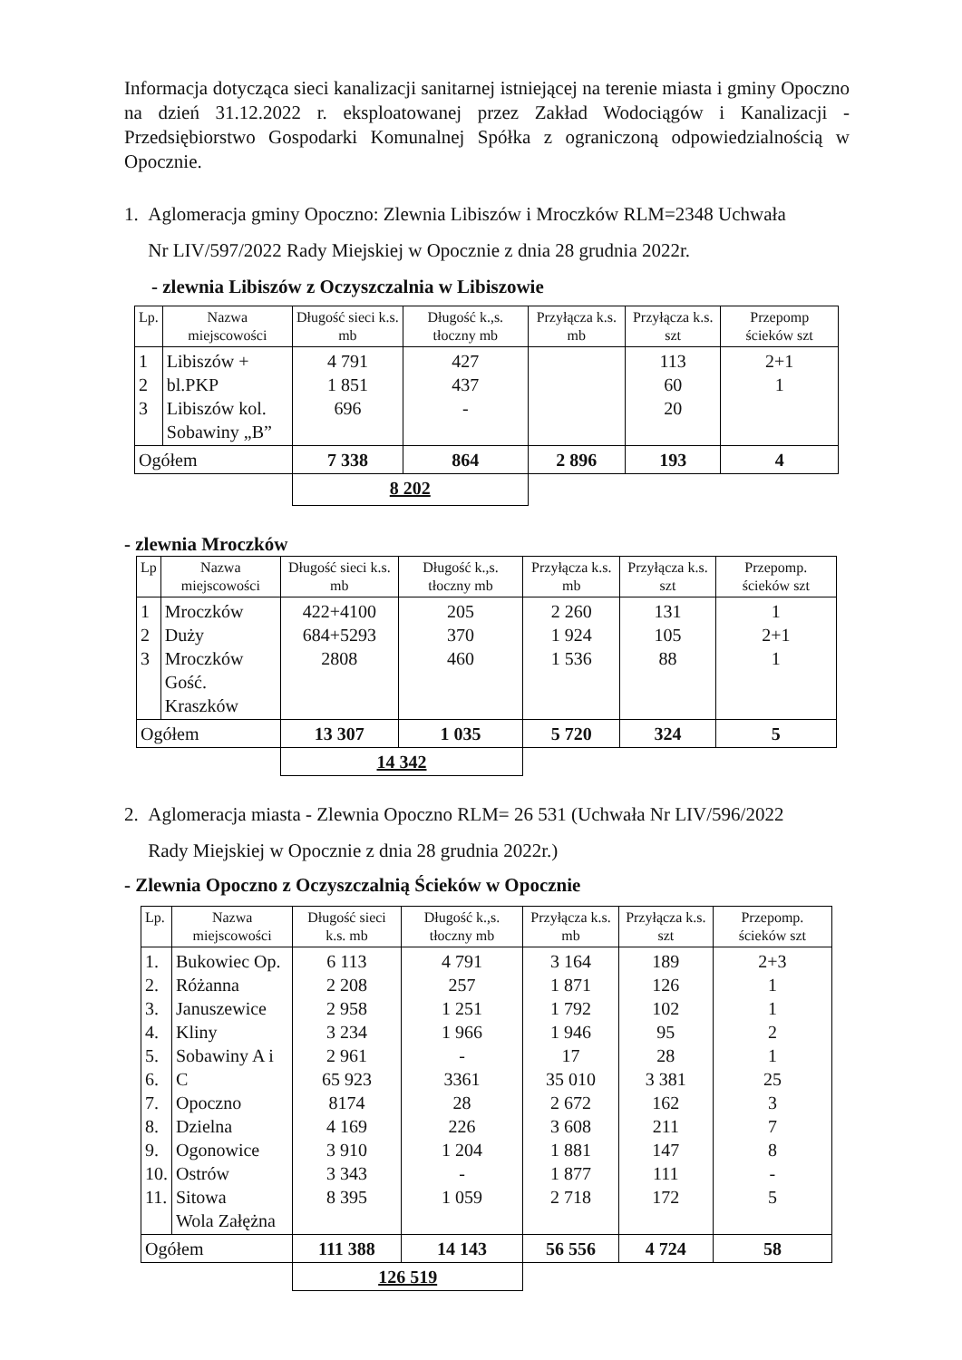Informacja dotycząca sieci kanalizacji sanitarnej istniejącej na terenie miasta i gminy Opoczno na dzień 31.12.2022 r. eksploatowanej przez Zakład Wodociągów i Kanalizacji - Przedsiębiorstwo Gospodarki Komunalnej Spółka z ograniczoną odpowiedzialnością w Opocznie.
1. Aglomeracja gminy Opoczno: Zlewnia Libiszów i Mroczków RLM=2348 Uchwała
Nr LIV/597/2022 Rady Miejskiej w Opocznie z dnia 28 grudnia 2022r.
- zlewnia Libiszów z Oczyszczalnia w Libiszowie
| Lp. | Nazwa miejscowości | Długość sieci k.s. mb | Długość k.,s. tłoczny mb | Przyłącza k.s. mb | Przyłącza k.s. szt | Przepomp ścieków szt |
| --- | --- | --- | --- | --- | --- | --- |
| 1 2 3 | Libiszów + bl.PKP Libiszów kol. Sobawiny „B” | 4 791 1 851 696 | 427 437 - | | 113 60 20 | 2+1 1 |
| Ogółem | | 7 338 | 864 | 2 896 | 193 | 4 |
| | | 8 202 | | | | |
- zlewnia Mroczków
| Lp | Nazwa miejscowości | Długość sieci k.s. mb | Długość k.,s. tłoczny mb | Przyłącza k.s. mb | Przyłącza k.s. szt | Przepomp. ścieków szt |
| --- | --- | --- | --- | --- | --- | --- |
| 1 2 3 | Mroczków Duży Mroczków Gość. Kraszków | 422+4100 684+5293 2808 | 205 370 460 | 2 260 1 924 1 536 | 131 105 88 | 1 2+1 1 |
| Ogółem | | 13 307 | 1 035 | 5 720 | 324 | 5 |
| | | 14 342 | | | | |
2. Aglomeracja miasta - Zlewnia Opoczno RLM= 26 531 (Uchwała Nr LIV/596/2022
Rady Miejskiej w Opocznie z dnia 28 grudnia 2022r.)
- Zlewnia Opoczno z Oczyszczalnią Ścieków w Opocznie
| Lp. | Nazwa miejscowości | Długość sieci k.s. mb | Długość k.,s. tłoczny mb | Przyłącza k.s. mb | Przyłącza k.s. szt | Przepomp. ścieków szt |
| --- | --- | --- | --- | --- | --- | --- |
| 1. 2. 3. 4. 5. 6. 7. 8. 9. 10. 11. | Bukowiec Op. Różanna Januszewice Kliny Sobawiny A i C Opoczno Dzielna Ogonowice Ostrów Sitowa Wola Załężna | 6 113 2 208 2 958 3 234 2 961 65 923 8174 4 169 3 910 3 343 8 395 | 4 791 257 1 251 1 966 - 3361 28 226 1 204 - 1 059 | 3 164 1 871 1 792 1 946 17 35 010 2 672 3 608 1 881 1 877 2 718 | 189 126 102 95 28 3 381 162 211 147 111 172 | 2+3 1 1 2 1 25 3 7 8 - 5 |
| Ogółem | | 111 388 | 14 143 | 56 556 | 4 724 | 58 |
| | | 126 519 | | | | |